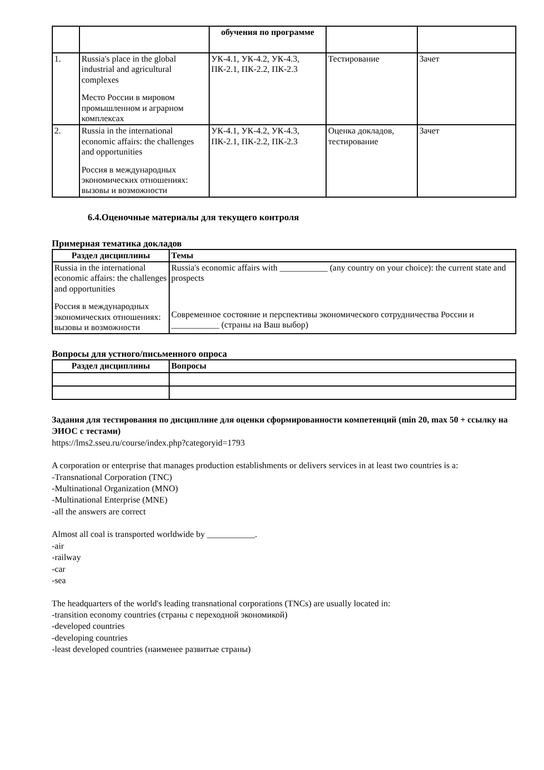| | | обучения по программе | | |
| 1. | Russia's place in the global industrial and agricultural complexes Место России в мировом промышленном и аграрном комплексах | УК-4.1, УК-4.2, УК-4.3, ПК-2.1, ПК-2.2, ПК-2.3 | Тестирование | Зачет |
| 2. | Russia in the international economic affairs: the challenges and opportunities Россия в международных экономических отношениях: вызовы и возможности | УК-4.1, УК-4.2, УК-4.3, ПК-2.1, ПК-2.2, ПК-2.3 | Оценка докладов, тестирование | Зачет |
6.4.Оценочные материалы для текущего контроля
Примерная тематика докладов
| Раздел дисциплины | Темы |
| --- | --- |
| Russia in the international economic affairs: the challenges and opportunities Россия в международных экономических отношениях: вызовы и возможности | Russia's economic affairs with ___________ (any country on your choice): the current state and prospects Современное состояние и перспективы экономического сотрудничества России и ___________ (страны на Ваш выбор) |
Вопросы для устного/письменного опроса
| Раздел дисциплины | Вопросы |
| --- | --- |
Задания для тестирования по дисциплине для оценки сформированности компетенций (min 20, max 50 + ссылку на ЭИОС с тестами)
https://lms2.sseu.ru/course/index.php?categoryid=1793
A corporation or enterprise that manages production establishments or delivers services in at least two countries is a:
-Transnational Corporation (TNC)
-Multinational Organization (MNO)
-Multinational Enterprise (MNE)
-all the answers are correct
Almost all coal is transported worldwide by ___________.
-air
-railway
-car
-sea
The headquarters of the world's leading transnational corporations (TNCs) are usually located in:
-transition economy countries (страны с переходной экономикой)
-developed countries
-developing countries
-least developed countries (наименее развитые страны)